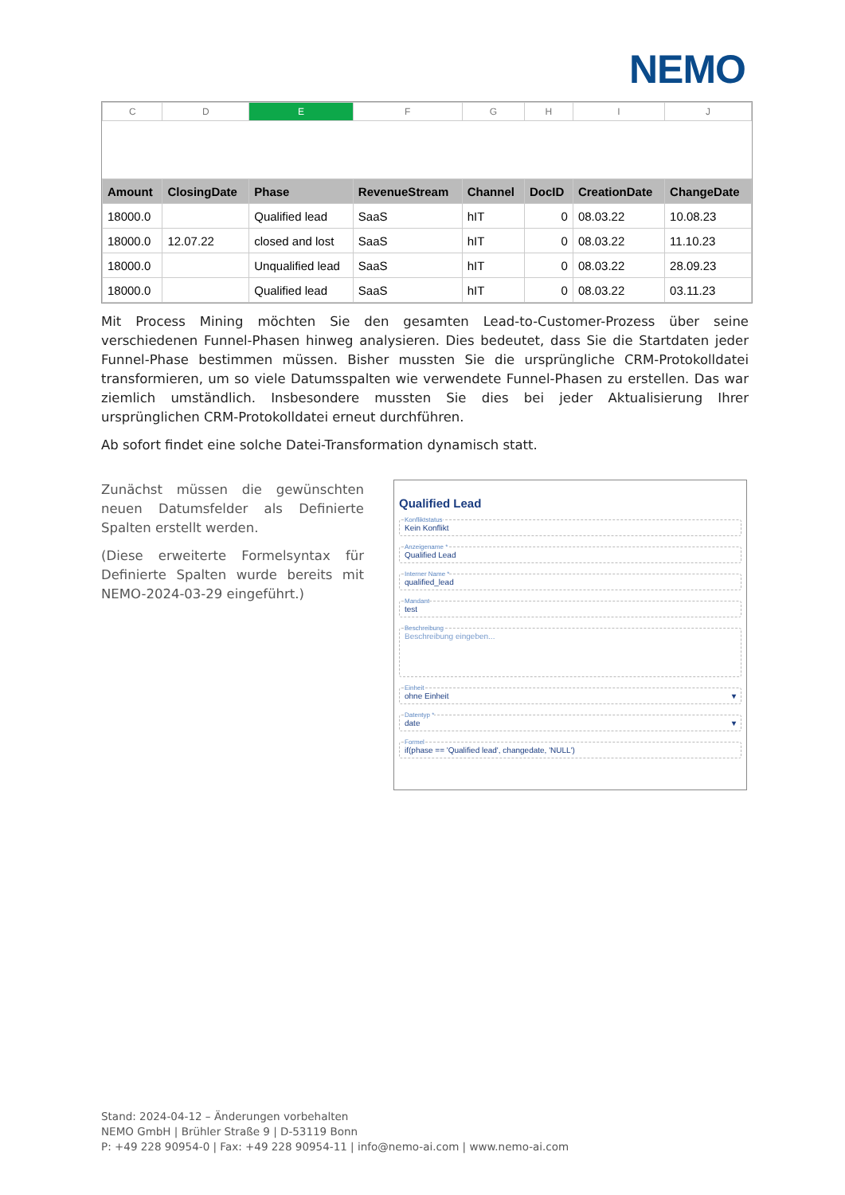NEMO
| C | D | E | F | G | H | I | J |
| --- | --- | --- | --- | --- | --- | --- | --- |
| Amount | ClosingDate | Phase | RevenueStream | Channel | DocID | CreationDate | ChangeDate |
| 18000.0 | | Qualified lead | SaaS | hIT | 0 | 08.03.22 | 10.08.23 |
| 18000.0 | 12.07.22 | closed and lost | SaaS | hIT | 0 | 08.03.22 | 11.10.23 |
| 18000.0 | | Unqualified lead | SaaS | hIT | 0 | 08.03.22 | 28.09.23 |
| 18000.0 | | Qualified lead | SaaS | hIT | 0 | 08.03.22 | 03.11.23 |
Mit Process Mining möchten Sie den gesamten Lead-to-Customer-Prozess über seine verschiedenen Funnel-Phasen hinweg analysieren. Dies bedeutet, dass Sie die Startdaten jeder Funnel-Phase bestimmen müssen. Bisher mussten Sie die ursprüngliche CRM-Protokolldatei transformieren, um so viele Datumsspalten wie verwendete Funnel-Phasen zu erstellen. Das war ziemlich umständlich. Insbesondere mussten Sie dies bei jeder Aktualisierung Ihrer ursprünglichen CRM-Protokolldatei erneut durchführen.
Ab sofort findet eine solche Datei-Transformation dynamisch statt.
Zunächst müssen die gewünschten neuen Datumsfelder als Definierte Spalten erstellt werden.
(Diese erweiterte Formelsyntax für Definierte Spalten wurde bereits mit NEMO-2024-03-29 eingeführt.)
Qualified Lead
Konfliktstatus
Kein Konflikt
Anzeigename *
Qualified Lead
Interner Name *
qualified_lead
Mandant
test
Beschreibung
Beschreibung eingeben...
Einheit
ohne Einheit ▾
Datentyp *
date ▾
Formel
if(phase == 'Qualified lead', changedate, 'NULL')
Stand: 2024-04-12 – Änderungen vorbehalten
NEMO GmbH | Brühler Straße 9 | D-53119 Bonn
P: +49 228 90954-0 | Fax: +49 228 90954-11 | info@nemo-ai.com | www.nemo-ai.com